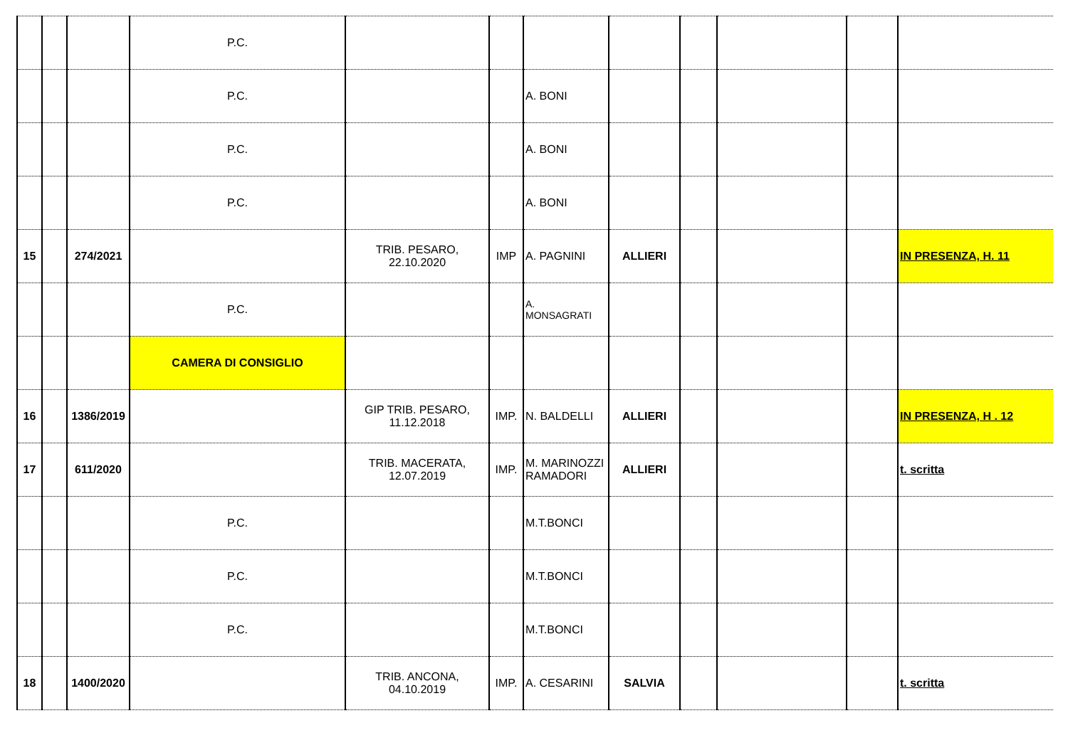| | | | P.C. | | | | | | | | |
| | | | P.C. | | | A. BONI | | | | | |
| | | | P.C. | | | A. BONI | | | | | |
| | | | P.C. | | | A. BONI | | | | | |
| 15 | | 274/2021 | | TRIB. PESARO, 22.10.2020 | IMP | A. PAGNINI | ALLIERI | | | | IN PRESENZA, H. 11 |
| | | | P.C. | | | A. MONSAGRATI | | | | | |
| | | | CAMERA DI CONSIGLIO | | | | | | | | |
| 16 | | 1386/2019 | | GIP TRIB. PESARO, 11.12.2018 | IMP. | N. BALDELLI | ALLIERI | | | | IN PRESENZA, H . 12 |
| 17 | | 611/2020 | | TRIB. MACERATA, 12.07.2019 | IMP. | M. MARINOZZI RAMADORI | ALLIERI | | | | t. scritta |
| | | | P.C. | | | M.T.BONCI | | | | | |
| | | | P.C. | | | M.T.BONCI | | | | | |
| | | | P.C. | | | M.T.BONCI | | | | | |
| 18 | | 1400/2020 | | TRIB. ANCONA, 04.10.2019 | IMP. | A. CESARINI | SALVIA | | | | t. scritta |